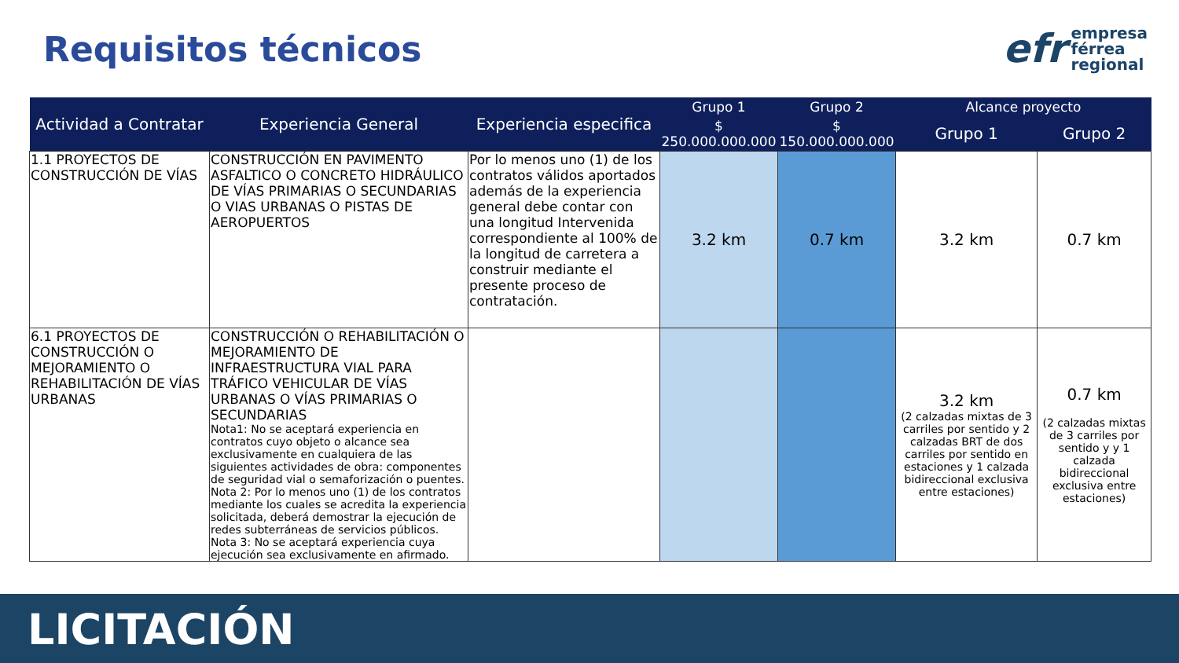Requisitos técnicos
efr
empresa
férrea
regional
| Actividad a Contratar | Experiencia General | Experiencia especifica | Grupo 1 | Grupo 2 | Alcance proyecto | |
| --- | --- | --- | --- | --- | --- | --- |
| | | | $ 250.000.000.000 | $ 150.000.000.000 | Grupo 1 | Grupo 2 |
| 1.1 PROYECTOS DE CONSTRUCCIÓN DE VÍAS | CONSTRUCCIÓN EN PAVIMENTO ASFALTICO O CONCRETO HIDRÁULICO DE VÍAS PRIMARIAS O SECUNDARIAS O VIAS URBANAS O PISTAS DE AEROPUERTOS | Por lo menos uno (1) de los contratos válidos aportados además de la experiencia general debe contar con una longitud Intervenida correspondiente al 100% de la longitud de carretera a construir mediante el presente proceso de contratación. | 3.2 km | 0.7 km | 3.2 km | 0.7 km |
| 6.1 PROYECTOS DE CONSTRUCCIÓN O MEJORAMIENTO O REHABILITACIÓN DE VÍAS URBANAS | CONSTRUCCIÓN O REHABILITACIÓN O MEJORAMIENTO DE INFRAESTRUCTURA VIAL PARA TRÁFICO VEHICULAR DE VÍAS URBANAS O VÍAS PRIMARIAS O SECUNDARIAS Nota1: No se aceptará experiencia en contratos cuyo objeto o alcance sea exclusivamente en cualquiera de las siguientes actividades de obra: componentes de seguridad vial o semaforización o puentes. Nota 2: Por lo menos uno (1) de los contratos mediante los cuales se acredita la experiencia solicitada, deberá demostrar la ejecución de redes subterráneas de servicios públicos. Nota 3: No se aceptará experiencia cuya ejecución sea exclusivamente en afirmado. | | | | 3.2 km (2 calzadas mixtas de 3 carriles por sentido y 2 calzadas BRT de dos carriles por sentido en estaciones y 1 calzada bidireccional exclusiva entre estaciones) | 0.7 km (2 calzadas mixtas de 3 carriles por sentido y y 1 calzada bidireccional exclusiva entre estaciones) |
LICITACIÓN